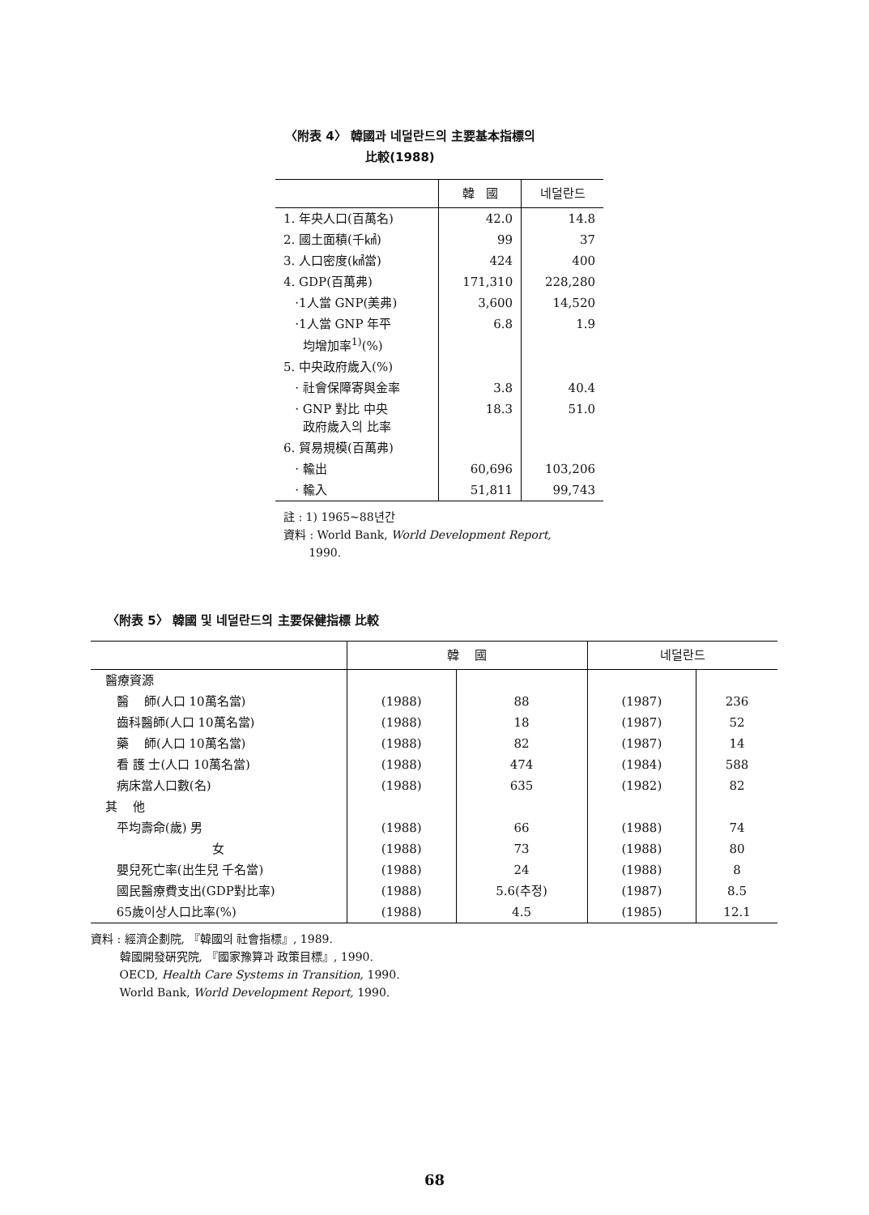〈附表 4〉 韓國과 네덜란드의 主要基本指標의
比較(1988)
| | 韓 國 | 네덜란드 |
| --- | --- | --- |
| 1. 年央人口(百萬名) | 42.0 | 14.8 |
| 2. 國土面積(千㎢) | 99 | 37 |
| 3. 人口密度(㎢當) | 424 | 400 |
| 4. GDP(百萬弗) | 171,310 | 228,280 |
| ·1人當 GNP(美弗) | 3,600 | 14,520 |
| ·1人當 GNP 年平 均增加率<sup>1)</sup>(%) | 6.8 | 1.9 |
| 5. 中央政府歲入(%) | | |
| · 社會保障寄與金率 | 3.8 | 40.4 |
| · GNP 對比 中央 政府歲入의 比率 | 18.3 | 51.0 |
| 6. 貿易規模(百萬弗) | | |
| · 輸出 | 60,696 | 103,206 |
| · 輸入 | 51,811 | 99,743 |
註 : 1) 1965~88년간
資料 : World Bank, World Development Report,
1990.
〈附表 5〉 韓國 및 네덜란드의 主要保健指標 比較
| | 韓 國 | | 네덜란드 | |
| --- | --- | --- | --- | --- |
| 醫療資源 | | | | |
| 醫 師(人口 10萬名當) | (1988) | 88 | (1987) | 236 |
| 齒科醫師(人口 10萬名當) | (1988) | 18 | (1987) | 52 |
| 藥 師(人口 10萬名當) | (1988) | 82 | (1987) | 14 |
| 看 護 士(人口 10萬名當) | (1988) | 474 | (1984) | 588 |
| 病床當人口數(名) | (1988) | 635 | (1982) | 82 |
| 其 他 | | | | |
| 平均壽命(歲) 男 | (1988) | 66 | (1988) | 74 |
| 女 | (1988) | 73 | (1988) | 80 |
| 嬰兒死亡率(出生兒 千名當) | (1988) | 24 | (1988) | 8 |
| 國民醫療費支出(GDP對比率) | (1988) | 5.6(추정) | (1987) | 8.5 |
| 65歲이상人口比率(%) | (1988) | 4.5 | (1985) | 12.1 |
資料 : 經濟企劃院, 『韓國의 社會指標』, 1989.
韓國開發硏究院, 『國家豫算과 政策目標』, 1990.
OECD, Health Care Systems in Transition, 1990.
World Bank, World Development Report, 1990.
68